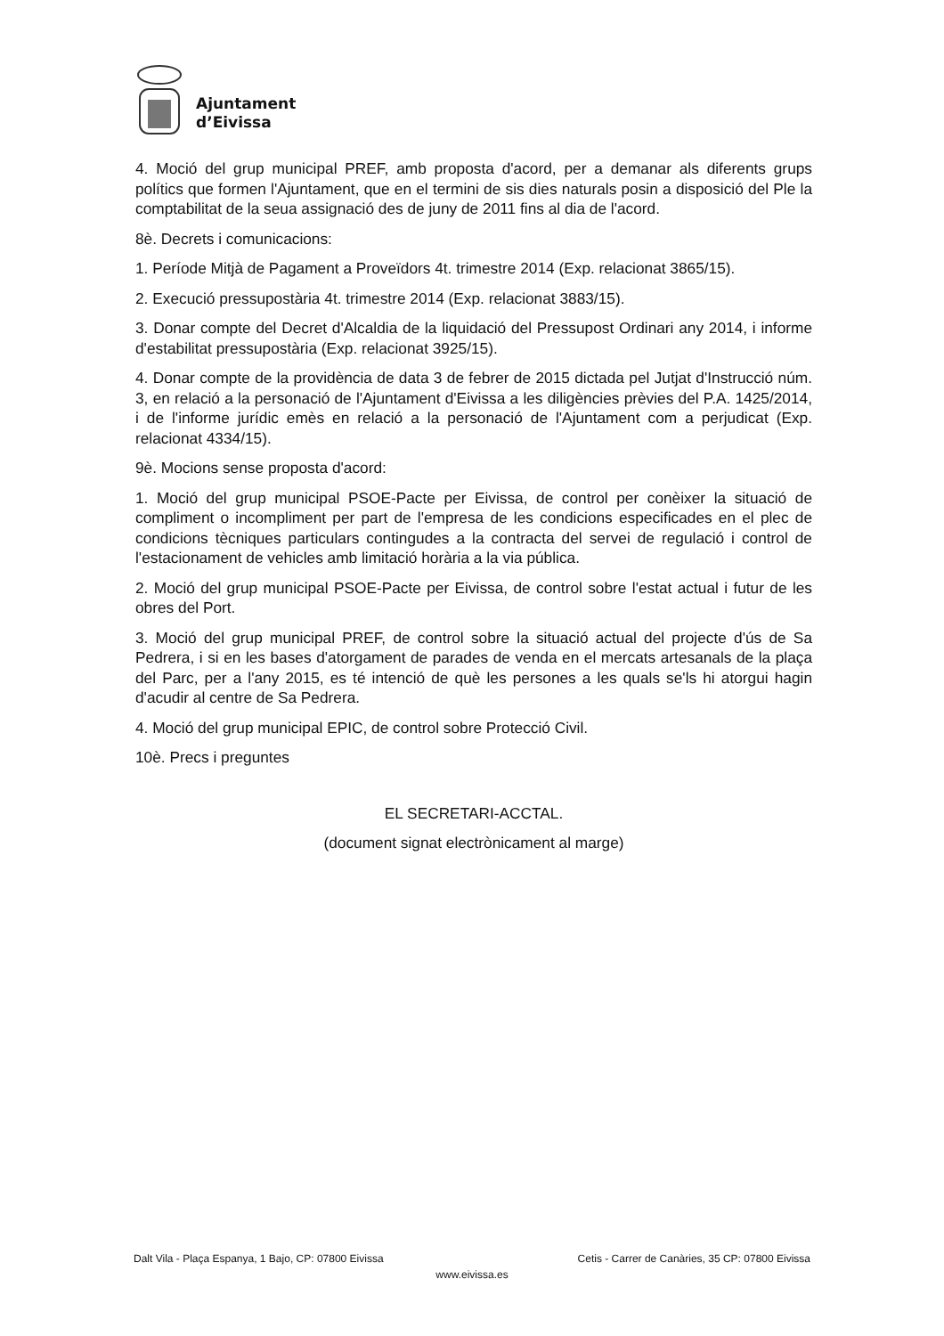Ajuntament
d’Eivissa
4. Moció del grup municipal PREF, amb proposta d'acord, per a demanar als diferents grups polítics que formen l'Ajuntament, que en el termini de sis dies naturals posin a disposició del Ple la comptabilitat de la seua assignació des de juny de 2011 fins al dia de l'acord.
8è. Decrets i comunicacions:
1. Període Mitjà de Pagament a Proveïdors 4t. trimestre 2014 (Exp. relacionat 3865/15).
2. Execució pressupostària 4t. trimestre 2014 (Exp. relacionat 3883/15).
3. Donar compte del Decret d'Alcaldia de la liquidació del Pressupost Ordinari any 2014, i informe d'estabilitat pressupostària (Exp. relacionat 3925/15).
4. Donar compte de la providència de data 3 de febrer de 2015 dictada pel Jutjat d'Instrucció núm. 3, en relació a la personació de l'Ajuntament d'Eivissa a les diligències prèvies del P.A. 1425/2014, i de l'informe jurídic emès en relació a la personació de l'Ajuntament com a perjudicat (Exp. relacionat 4334/15).
9è. Mocions sense proposta d'acord:
1. Moció del grup municipal PSOE-Pacte per Eivissa, de control per conèixer la situació de compliment o incompliment per part de l'empresa de les condicions especificades en el plec de condicions tècniques particulars contingudes a la contracta del servei de regulació i control de l'estacionament de vehicles amb limitació horària a la via pública.
2. Moció del grup municipal PSOE-Pacte per Eivissa, de control sobre l'estat actual i futur de les obres del Port.
3. Moció del grup municipal PREF, de control sobre la situació actual del projecte d'ús de Sa Pedrera, i si en les bases d'atorgament de parades de venda en el mercats artesanals de la plaça del Parc, per a l'any 2015, es té intenció de què les persones a les quals se'ls hi atorgui hagin d'acudir al centre de Sa Pedrera.
4. Moció del grup municipal EPIC, de control sobre Protecció Civil.
10è. Precs i preguntes
EL SECRETARI-ACCTAL.
(document signat electrònicament al marge)
Dalt Vila - Plaça Espanya, 1 Bajo, CP: 07800 Eivissa Cetis - Carrer de Canàries, 35 CP: 07800 Eivissa
www.eivissa.es